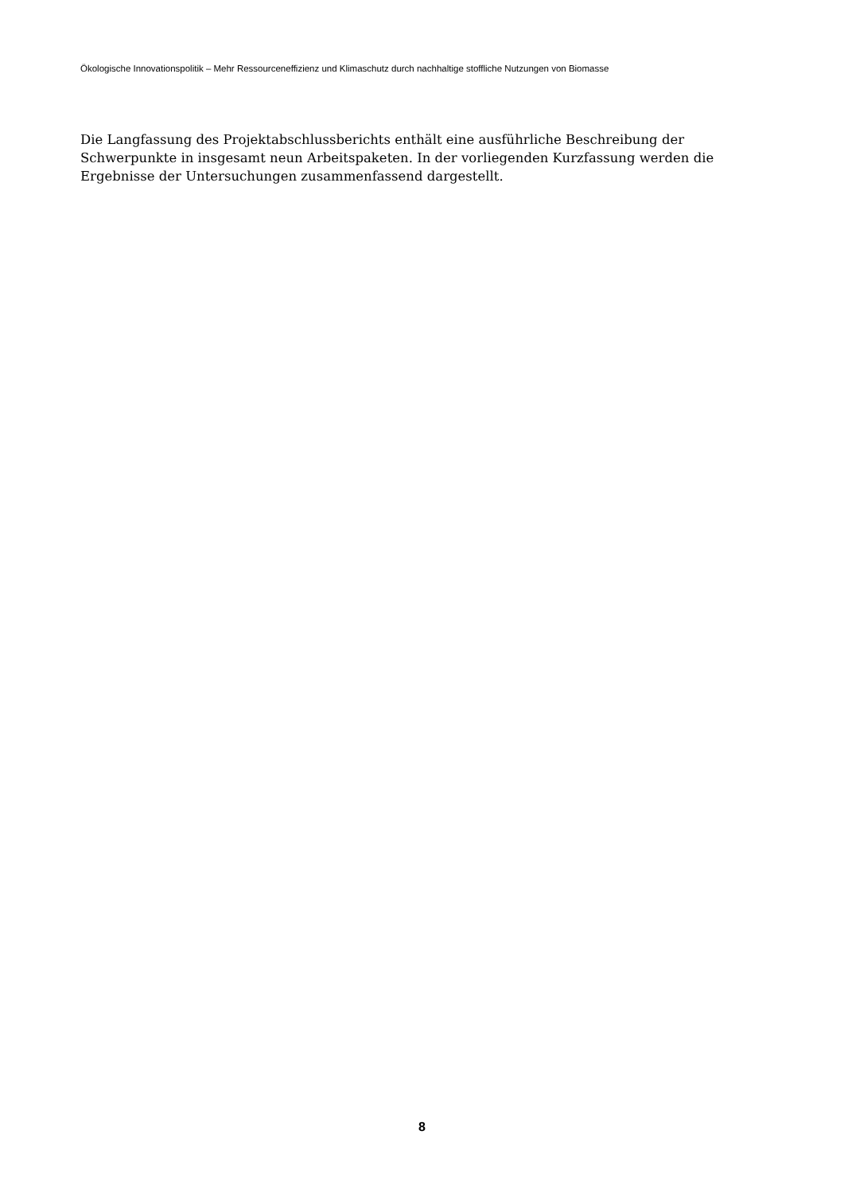Ökologische Innovationspolitik – Mehr Ressourceneffizienz und Klimaschutz durch nachhaltige stoffliche Nutzungen von Biomasse
Die Langfassung des Projektabschlussberichts enthält eine ausführliche Beschreibung der Schwerpunkte in insgesamt neun Arbeitspaketen. In der vorliegenden Kurzfassung werden die Ergebnisse der Untersuchungen zusammenfassend dargestellt.
8